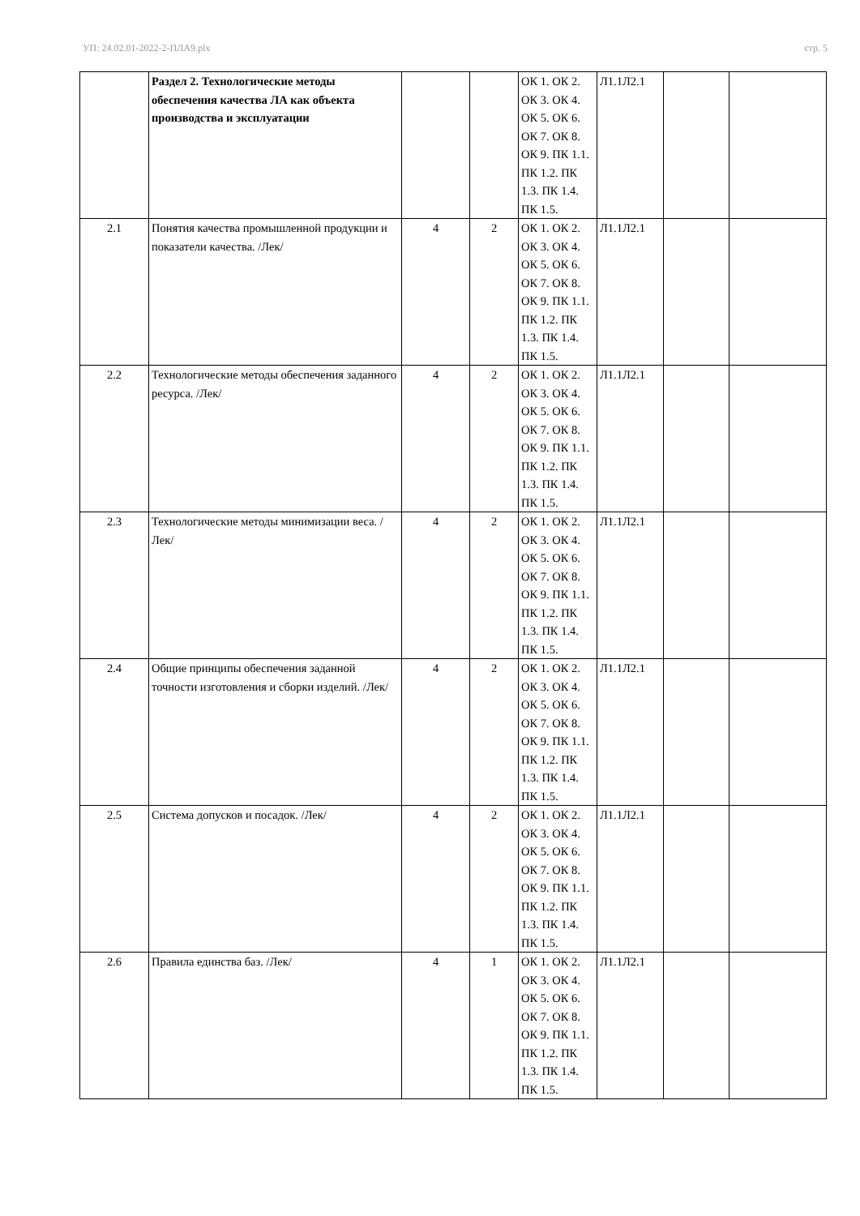УП: 24.02.01-2022-2-ПЛА9.plx стр. 5
| | Раздел 2. Технологические методы обеспечения качества ЛА как объекта производства и эксплуатации | | | ОК 1. ОК 2. ОК 3. ОК 4. ОК 5. ОК 6. ОК 7. ОК 8. ОК 9. ПК 1.1. ПК 1.2. ПК 1.3. ПК 1.4. ПК 1.5. | Л1.1Л2.1 | | |
| 2.1 | Понятия качества промышленной продукции и показатели качества. /Лек/ | 4 | 2 | ОК 1. ОК 2. ОК 3. ОК 4. ОК 5. ОК 6. ОК 7. ОК 8. ОК 9. ПК 1.1. ПК 1.2. ПК 1.3. ПК 1.4. ПК 1.5. | Л1.1Л2.1 | | |
| 2.2 | Технологические методы обеспечения заданного ресурса. /Лек/ | 4 | 2 | ОК 1. ОК 2. ОК 3. ОК 4. ОК 5. ОК 6. ОК 7. ОК 8. ОК 9. ПК 1.1. ПК 1.2. ПК 1.3. ПК 1.4. ПК 1.5. | Л1.1Л2.1 | | |
| 2.3 | Технологические методы минимизации веса. /Лек/ | 4 | 2 | ОК 1. ОК 2. ОК 3. ОК 4. ОК 5. ОК 6. ОК 7. ОК 8. ОК 9. ПК 1.1. ПК 1.2. ПК 1.3. ПК 1.4. ПК 1.5. | Л1.1Л2.1 | | |
| 2.4 | Общие принципы обеспечения заданной точности изготовления и сборки изделий. /Лек/ | 4 | 2 | ОК 1. ОК 2. ОК 3. ОК 4. ОК 5. ОК 6. ОК 7. ОК 8. ОК 9. ПК 1.1. ПК 1.2. ПК 1.3. ПК 1.4. ПК 1.5. | Л1.1Л2.1 | | |
| 2.5 | Система допусков и посадок. /Лек/ | 4 | 2 | ОК 1. ОК 2. ОК 3. ОК 4. ОК 5. ОК 6. ОК 7. ОК 8. ОК 9. ПК 1.1. ПК 1.2. ПК 1.3. ПК 1.4. ПК 1.5. | Л1.1Л2.1 | | |
| 2.6 | Правила единства баз. /Лек/ | 4 | 1 | ОК 1. ОК 2. ОК 3. ОК 4. ОК 5. ОК 6. ОК 7. ОК 8. ОК 9. ПК 1.1. ПК 1.2. ПК 1.3. ПК 1.4. ПК 1.5. | Л1.1Л2.1 | | |